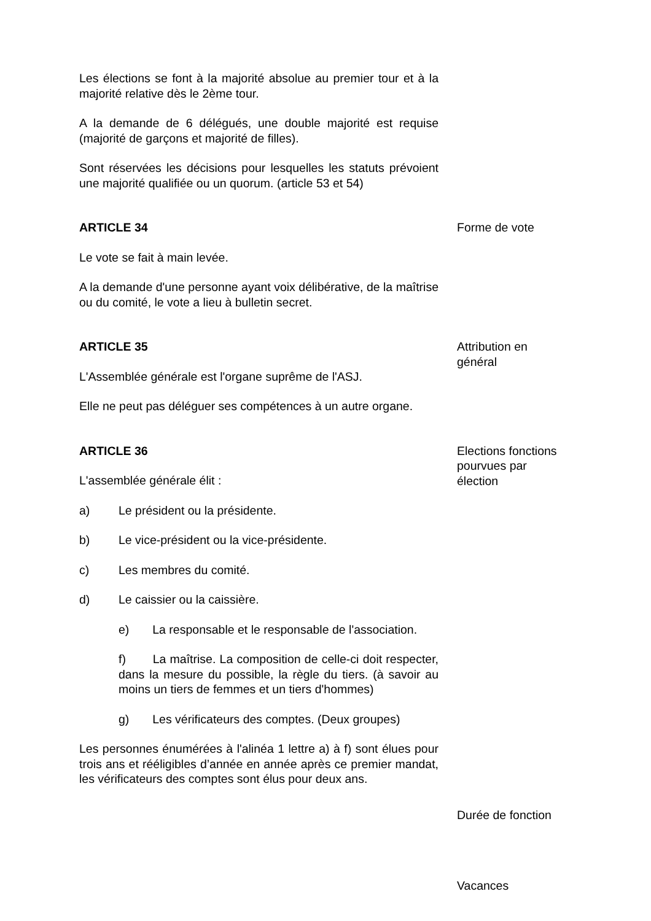Les élections se font à la majorité absolue au premier tour et à la majorité relative dès le 2ème tour.
A la demande de 6 délégués, une double majorité est requise (majorité de garçons et majorité de filles).
Sont réservées les décisions pour lesquelles les statuts prévoient une majorité qualifiée ou un quorum. (article 53 et 54)
ARTICLE 34
Le vote se fait à main levée.
A la demande d'une personne ayant voix délibérative, de la maîtrise ou du comité, le vote a lieu à bulletin secret.
Forme de vote
ARTICLE 35
L'Assemblée générale est l'organe suprême de l'ASJ.
Elle ne peut pas déléguer ses compétences à un autre organe.
Attribution en général
ARTICLE 36
L'assemblée générale élit :
a) Le président ou la présidente.
b) Le vice-président ou la vice-présidente.
c) Les membres du comité.
d) Le caissier ou la caissière.
e) La responsable et le responsable de l'association.
f) La maîtrise. La composition de celle-ci doit respecter, dans la mesure du possible, la règle du tiers. (à savoir au moins un tiers de femmes et un tiers d'hommes)
g) Les vérificateurs des comptes. (Deux groupes)
Les personnes énumérées à l'alinéa 1 lettre a) à f) sont élues pour trois ans et rééligibles d’année en année après ce premier mandat, les vérificateurs des comptes sont élus pour deux ans.
Elections fonctions pourvues par élection
Durée de fonction
Vacances